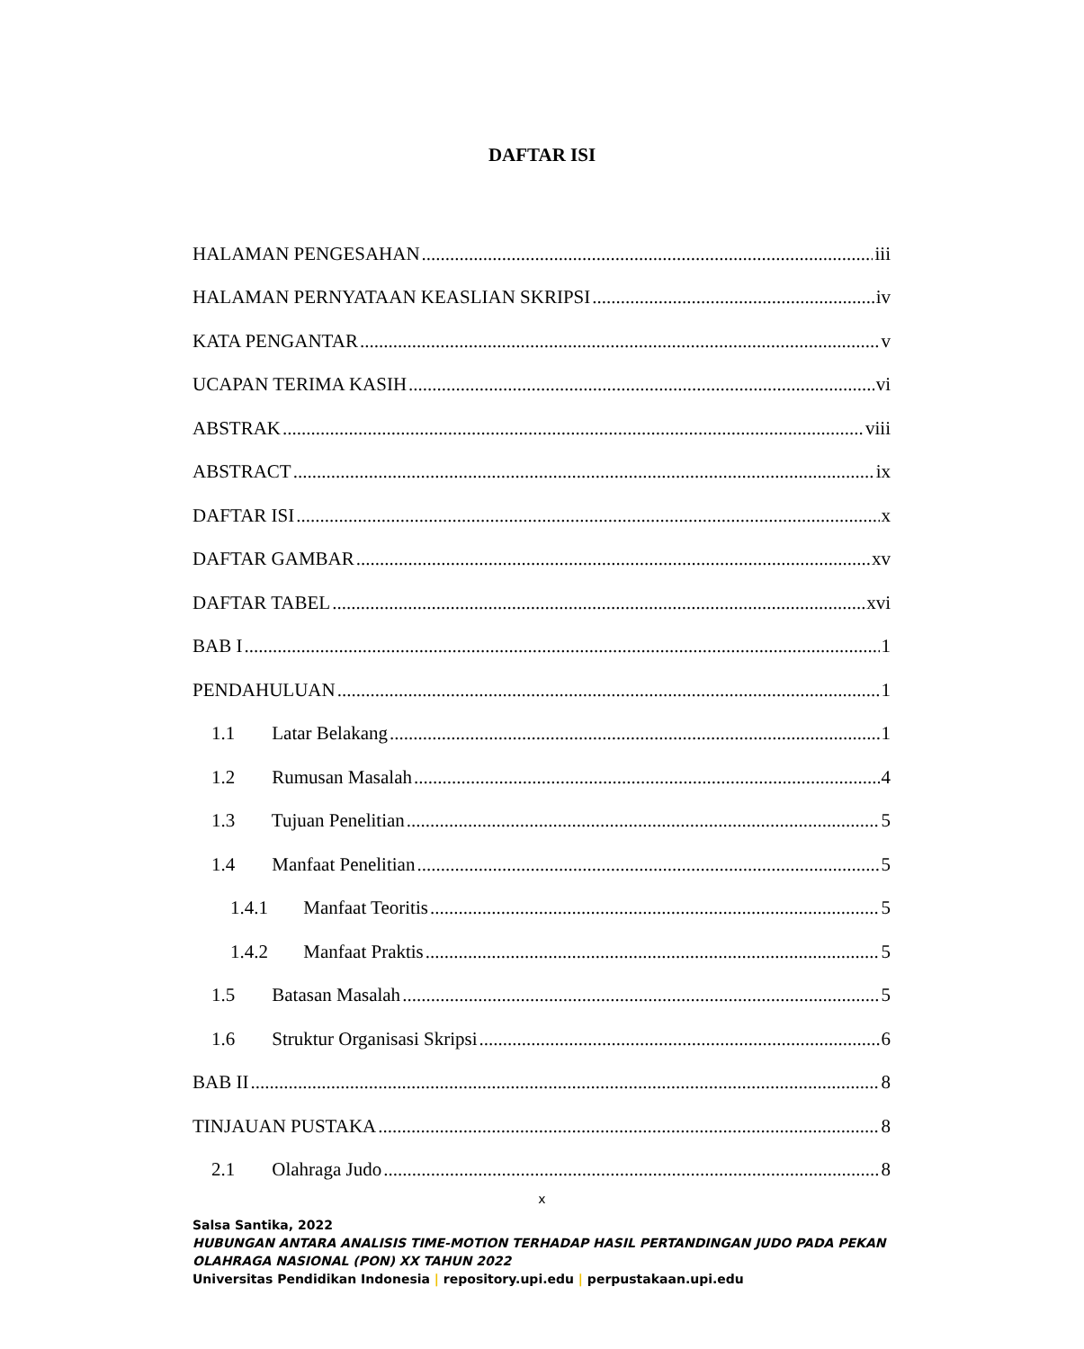DAFTAR ISI
HALAMAN PENGESAHAN iii
HALAMAN PERNYATAAN KEASLIAN SKRIPSI iv
KATA PENGANTAR v
UCAPAN TERIMA KASIH vi
ABSTRAK viii
ABSTRACT ix
DAFTAR ISI x
DAFTAR GAMBAR xv
DAFTAR TABEL xvi
BAB I 1
PENDAHULUAN 1
1.1 Latar Belakang 1
1.2 Rumusan Masalah 4
1.3 Tujuan Penelitian 5
1.4 Manfaat Penelitian 5
1.4.1 Manfaat Teoritis 5
1.4.2 Manfaat Praktis 5
1.5 Batasan Masalah 5
1.6 Struktur Organisasi Skripsi 6
BAB II 8
TINJAUAN PUSTAKA 8
2.1 Olahraga Judo 8
x
Salsa Santika, 2022
HUBUNGAN ANTARA ANALISIS TIME-MOTION TERHADAP HASIL PERTANDINGAN JUDO PADA PEKAN
OLAHRAGA NASIONAL (PON) XX TAHUN 2022
Universitas Pendidikan Indonesia | repository.upi.edu | perpustakaan.upi.edu